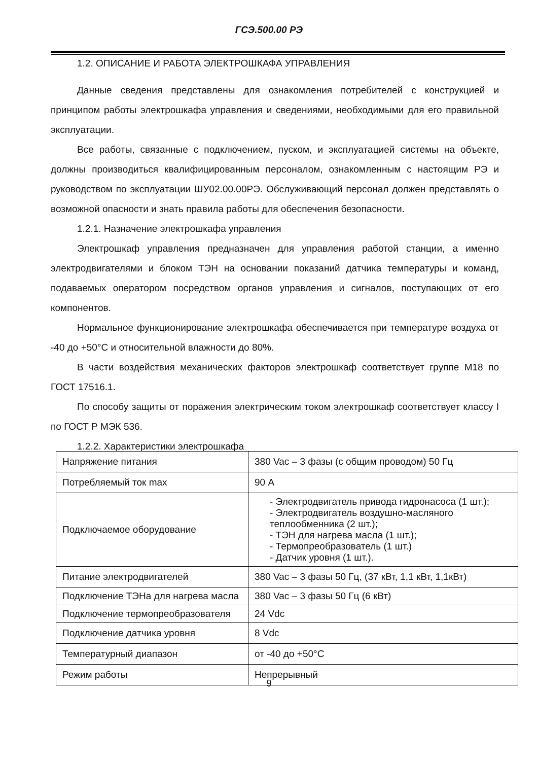ГСЭ.500.00 РЭ
1.2. ОПИСАНИЕ И РАБОТА ЭЛЕКТРОШКАФА УПРАВЛЕНИЯ
Данные сведения представлены для ознакомления потребителей с конструкцией и принципом работы электрошкафа управления и сведениями, необходимыми для его правильной эксплуатации.
Все работы, связанные с подключением, пуском, и эксплуатацией системы на объекте, должны производиться квалифицированным персоналом, ознакомленным с настоящим РЭ и руководством по эксплуатации ШУ02.00.00РЭ. Обслуживающий персонал должен представлять о возможной опасности и знать правила работы для обеспечения безопасности.
1.2.1. Назначение электрошкафа управления
Электрошкаф управления предназначен для управления работой станции, а именно электродвигателями и блоком ТЭН на основании показаний датчика температуры и команд, подаваемых оператором посредством органов управления и сигналов, поступающих от его компонентов.
Нормальное функционирование электрошкафа обеспечивается при температуре воздуха от -40 до +50°С и относительной влажности до 80%.
В части воздействия механических факторов электрошкаф соответствует группе М18 по ГОСТ 17516.1.
По способу защиты от поражения электрическим током электрошкаф соответствует классу I по ГОСТ Р МЭК 536.
1.2.2. Характеристики электрошкафа
| Напряжение питания | 380 Vac – 3 фазы (с общим проводом) 50 Гц |
| Потребляемый ток max | 90 А |
| Подключаемое оборудование | - Электродвигатель привода гидронасоса (1 шт.); - Электродвигатель воздушно-масляного теплообменника (2 шт.); - ТЭН для нагрева масла (1 шт.); - Термопреобразователь (1 шт.) - Датчик уровня (1 шт.). |
| Питание электродвигателей | 380 Vac – 3 фазы 50 Гц, (37 кВт, 1,1 кВт, 1,1кВт) |
| Подключение ТЭНа для нагрева масла | 380 Vac – 3 фазы 50 Гц (6 кВт) |
| Подключение термопреобразователя | 24 Vdc |
| Подключение датчика уровня | 8 Vdc |
| Температурный диапазон | от -40 до +50°С |
| Режим работы | Непрерывный |
9